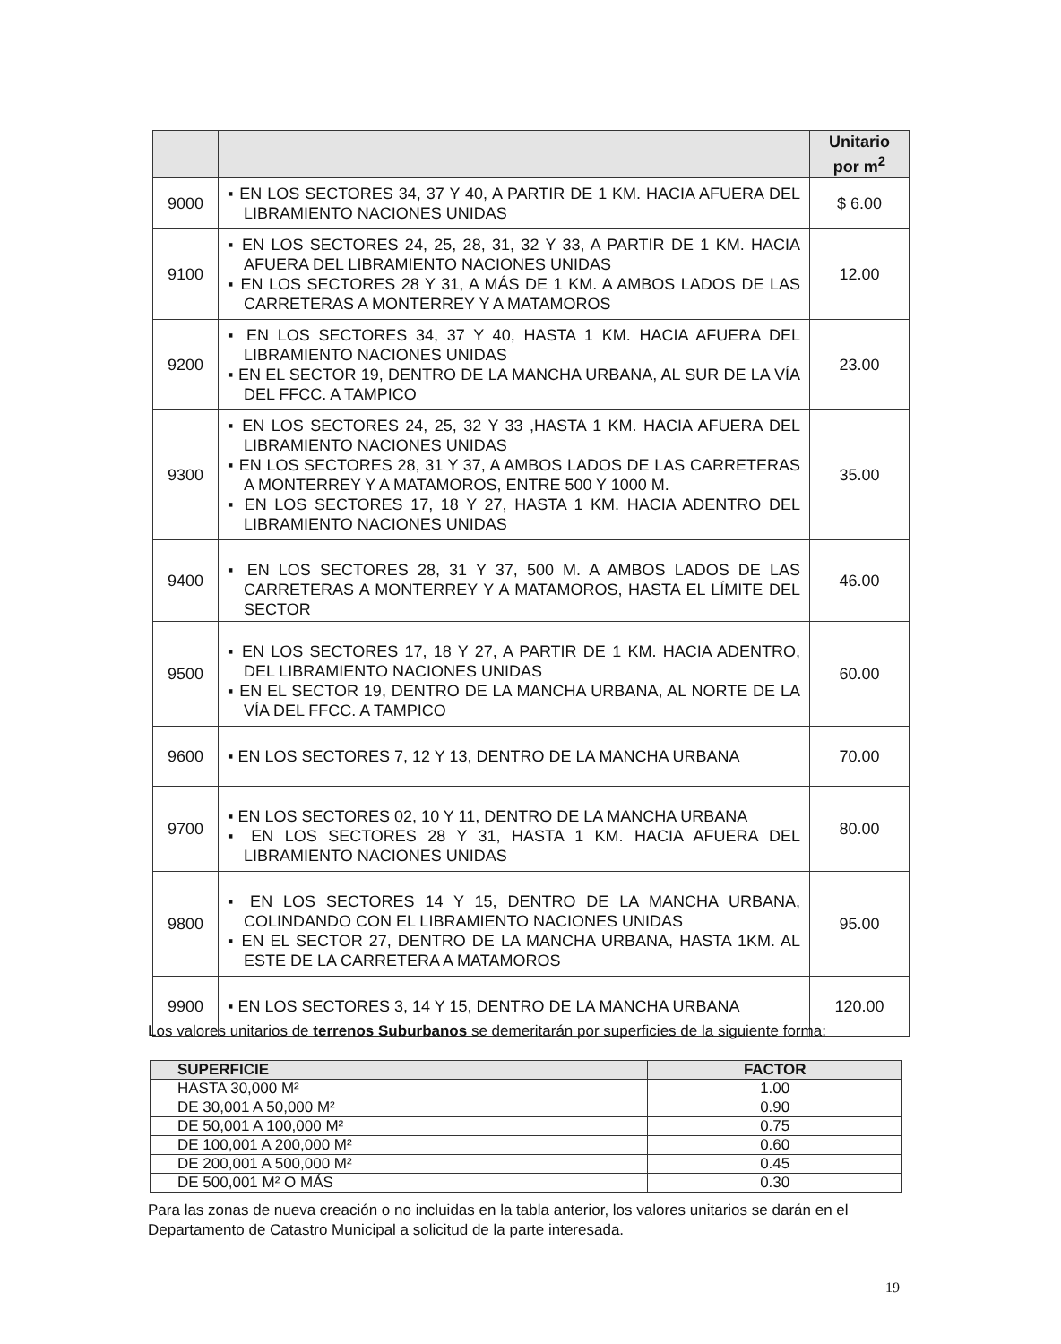| | | Unitario por m<sup>2</sup> |
| --- | --- | --- |
| 9000 | ▪ EN LOS SECTORES 34, 37 Y 40, A PARTIR DE 1 KM. HACIA AFUERA DEL LIBRAMIENTO NACIONES UNIDAS | $ 6.00 |
| 9100 | ▪ EN LOS SECTORES 24, 25, 28, 31, 32 Y 33, A PARTIR DE 1 KM. HACIA AFUERA DEL LIBRAMIENTO NACIONES UNIDAS ▪ EN LOS SECTORES 28 Y 31, A MÁS DE 1 KM. A AMBOS LADOS DE LAS CARRETERAS A MONTERREY Y A MATAMOROS | 12.00 |
| 9200 | ▪ EN LOS SECTORES 34, 37 Y 40, HASTA 1 KM. HACIA AFUERA DEL LIBRAMIENTO NACIONES UNIDAS ▪ EN EL SECTOR 19, DENTRO DE LA MANCHA URBANA, AL SUR DE LA VÍA DEL FFCC. A TAMPICO | 23.00 |
| 9300 | ▪ EN LOS SECTORES 24, 25, 32 Y 33 ,HASTA 1 KM. HACIA AFUERA DEL LIBRAMIENTO NACIONES UNIDAS ▪ EN LOS SECTORES 28, 31 Y 37, A AMBOS LADOS DE LAS CARRETERAS A MONTERREY Y A MATAMOROS, ENTRE 500 Y 1000 M. ▪ EN LOS SECTORES 17, 18 Y 27, HASTA 1 KM. HACIA ADENTRO DEL LIBRAMIENTO NACIONES UNIDAS | 35.00 |
| 9400 | ▪ EN LOS SECTORES 28, 31 Y 37, 500 M. A AMBOS LADOS DE LAS CARRETERAS A MONTERREY Y A MATAMOROS, HASTA EL LÍMITE DEL SECTOR | 46.00 |
| 9500 | ▪ EN LOS SECTORES 17, 18 Y 27, A PARTIR DE 1 KM. HACIA ADENTRO, DEL LIBRAMIENTO NACIONES UNIDAS ▪ EN EL SECTOR 19, DENTRO DE LA MANCHA URBANA, AL NORTE DE LA VÍA DEL FFCC. A TAMPICO | 60.00 |
| 9600 | ▪ EN LOS SECTORES 7, 12 Y 13, DENTRO DE LA MANCHA URBANA | 70.00 |
| 9700 | ▪ EN LOS SECTORES 02, 10 Y 11, DENTRO DE LA MANCHA URBANA ▪ EN LOS SECTORES 28 Y 31, HASTA 1 KM. HACIA AFUERA DEL LIBRAMIENTO NACIONES UNIDAS | 80.00 |
| 9800 | ▪ EN LOS SECTORES 14 Y 15, DENTRO DE LA MANCHA URBANA, COLINDANDO CON EL LIBRAMIENTO NACIONES UNIDAS ▪ EN EL SECTOR 27, DENTRO DE LA MANCHA URBANA, HASTA 1KM. AL ESTE DE LA CARRETERA A MATAMOROS | 95.00 |
| 9900 | ▪ EN LOS SECTORES 3, 14 Y 15, DENTRO DE LA MANCHA URBANA | 120.00 |
Los valores unitarios de terrenos Suburbanos se demeritarán por superficies de la siguiente forma:
| SUPERFICIE | FACTOR |
| --- | --- |
| HASTA 30,000 M² | 1.00 |
| DE 30,001 A 50,000 M² | 0.90 |
| DE 50,001 A 100,000 M² | 0.75 |
| DE 100,001 A 200,000 M² | 0.60 |
| DE 200,001 A 500,000 M² | 0.45 |
| DE 500,001 M² O MÁS | 0.30 |
Para las zonas de nueva creación o no incluidas en la tabla anterior, los valores unitarios se darán en el Departamento de Catastro Municipal a solicitud de la parte interesada.
19